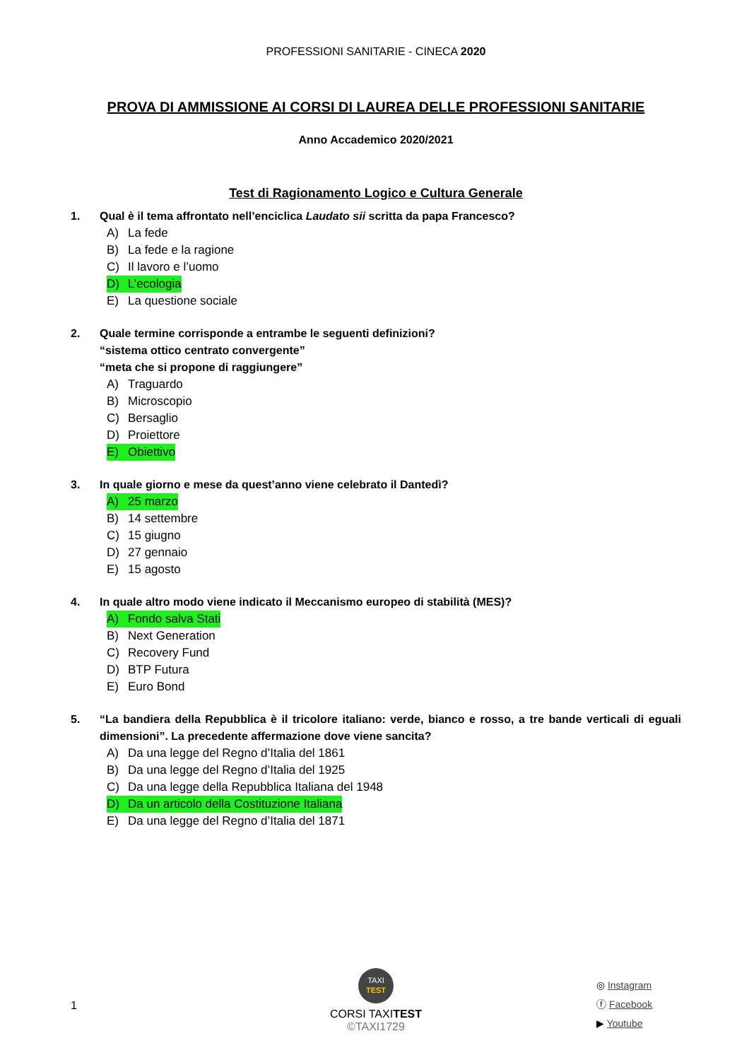PROFESSIONI SANITARIE - CINECA 2020
PROVA DI AMMISSIONE AI CORSI DI LAUREA DELLE PROFESSIONI SANITARIE
Anno Accademico 2020/2021
Test di Ragionamento Logico e Cultura Generale
1. Qual è il tema affrontato nell’enciclica Laudato sii scritta da papa Francesco?
A) La fede
B) La fede e la ragione
C) Il lavoro e l’uomo
D) L’ecologia
E) La questione sociale
2. Quale termine corrisponde a entrambe le seguenti definizioni?
“sistema ottico centrato convergente”
“meta che si propone di raggiungere”
A) Traguardo
B) Microscopio
C) Bersaglio
D) Proiettore
E) Obiettivo
3. In quale giorno e mese da quest’anno viene celebrato il Dantedì?
A) 25 marzo
B) 14 settembre
C) 15 giugno
D) 27 gennaio
E) 15 agosto
4. In quale altro modo viene indicato il Meccanismo europeo di stabilità (MES)?
A) Fondo salva Stati
B) Next Generation
C) Recovery Fund
D) BTP Futura
E) Euro Bond
5. “La bandiera della Repubblica è il tricolore italiano: verde, bianco e rosso, a tre bande verticali di eguali dimensioni”. La precedente affermazione dove viene sancita?
A) Da una legge del Regno d’Italia del 1861
B) Da una legge del Regno d’Italia del 1925
C) Da una legge della Repubblica Italiana del 1948
D) Da un articolo della Costituzione Italiana
E) Da una legge del Regno d’Italia del 1871
1
TAXI
TEST
CORSI TAXITEST
©TAXI1729
◎ Instagram
ⓕ Facebook
▶ Youtube